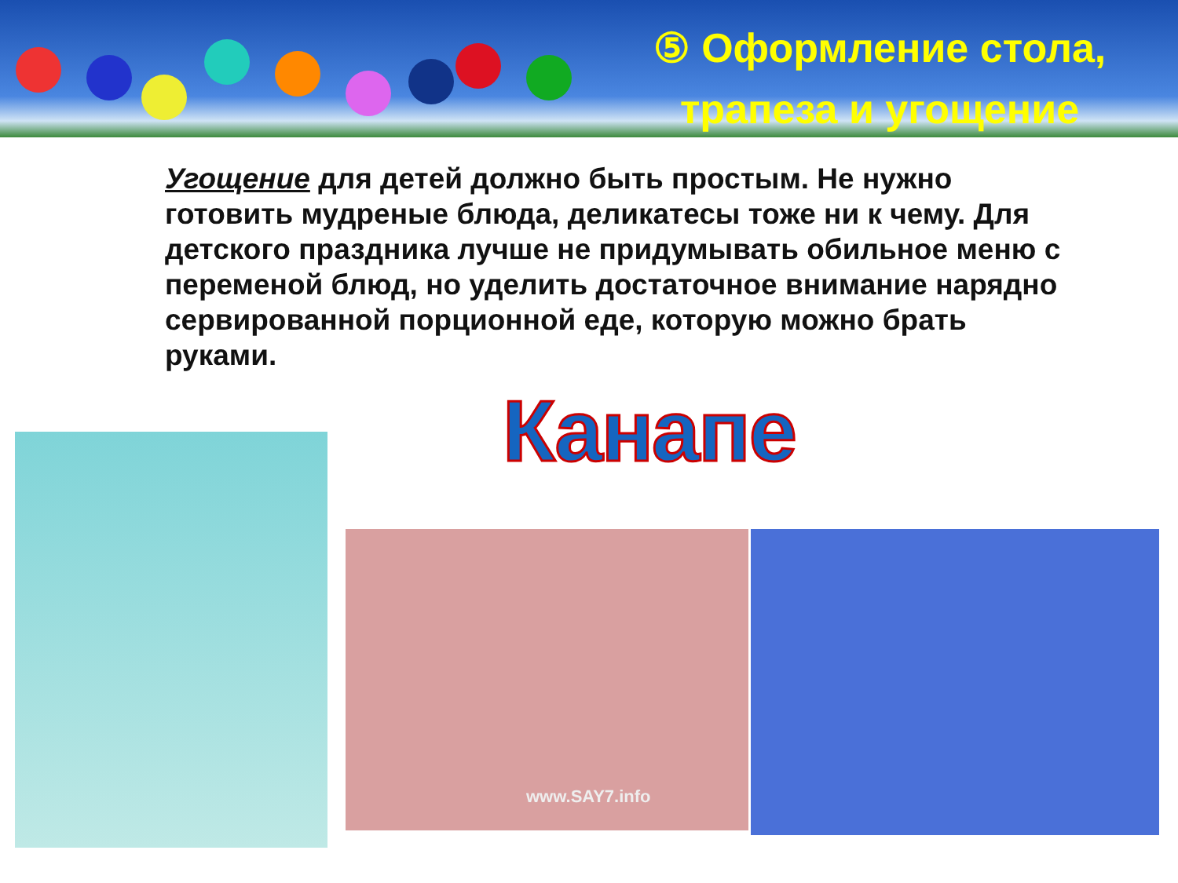⑤ Оформление стола,
трапеза и угощение
Угощение для детей должно быть простым. Не нужно готовить мудреные блюда, деликатесы тоже ни к чему. Для детского праздника лучше не придумывать обильное меню с переменой блюд, но уделить достаточное внимание нарядно сервированной порционной еде, которую можно брать руками.
Канапе
www.SAY7.info